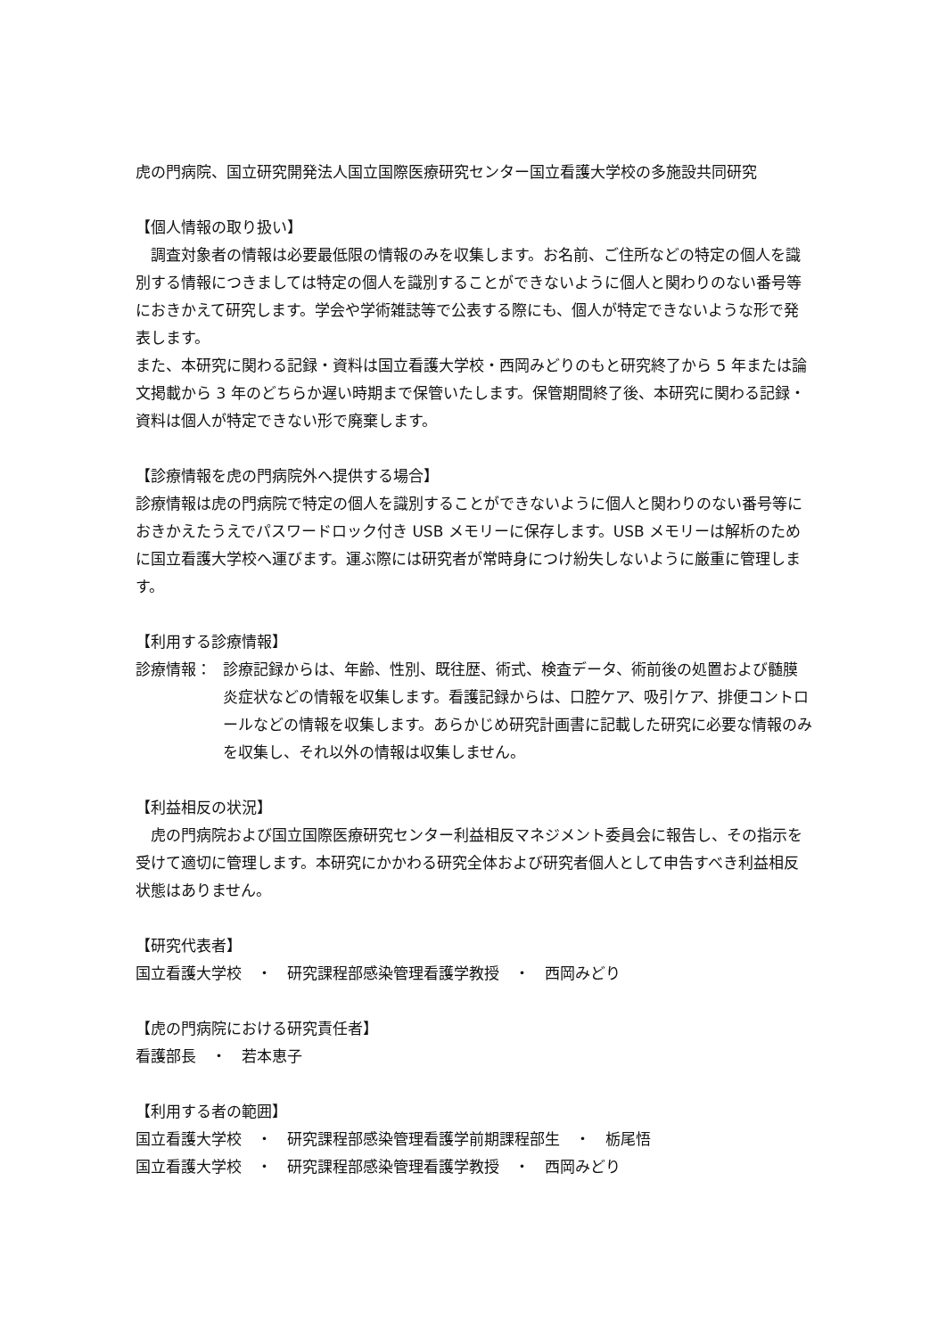虎の門病院、国立研究開発法人国立国際医療研究センター国立看護大学校の多施設共同研究
【個人情報の取り扱い】
　調査対象者の情報は必要最低限の情報のみを収集します。お名前、ご住所などの特定の個人を識別する情報につきましては特定の個人を識別することができないように個人と関わりのない番号等におきかえて研究します。学会や学術雑誌等で公表する際にも、個人が特定できないような形で発表します。
また、本研究に関わる記録・資料は国立看護大学校・西岡みどりのもと研究終了から 5 年または論文掲載から 3 年のどちらか遅い時期まで保管いたします。保管期間終了後、本研究に関わる記録・資料は個人が特定できない形で廃棄します。
【診療情報を虎の門病院外へ提供する場合】
診療情報は虎の門病院で特定の個人を識別することができないように個人と関わりのない番号等におきかえたうえでパスワードロック付き USB メモリーに保存します。USB メモリーは解析のために国立看護大学校へ運びます。運ぶ際には研究者が常時身につけ紛失しないように厳重に管理します。
【利用する診療情報】
診療情報： 診療記録からは、年齢、性別、既往歴、術式、検査データ、術前後の処置および髄膜炎症状などの情報を収集します。看護記録からは、口腔ケア、吸引ケア、排便コントロールなどの情報を収集します。あらかじめ研究計画書に記載した研究に必要な情報のみを収集し、それ以外の情報は収集しません。
【利益相反の状況】
　虎の門病院および国立国際医療研究センター利益相反マネジメント委員会に報告し、その指示を受けて適切に管理します。本研究にかかわる研究全体および研究者個人として申告すべき利益相反状態はありません。
【研究代表者】
国立看護大学校　・　研究課程部感染管理看護学教授　・　西岡みどり
【虎の門病院における研究責任者】
看護部長　・　若本恵子
【利用する者の範囲】
国立看護大学校　・　研究課程部感染管理看護学前期課程部生　・　栃尾悟
国立看護大学校　・　研究課程部感染管理看護学教授　・　西岡みどり